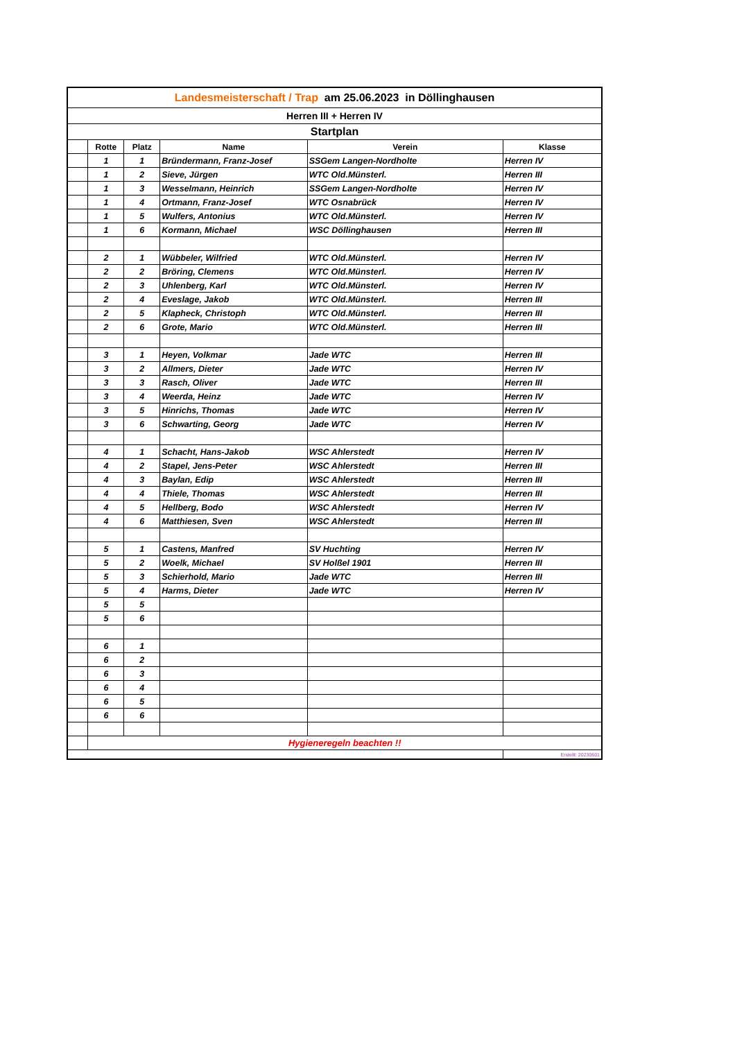| Landesmeisterschaft / Trap am 25.06.2023 in Döllinghausen | | | | | |
| Herren III + Herren IV | | | | | |
| Startplan | | | | | |
| | Rotte | Platz | Name | Verein | Klasse |
| | 1 | 1 | Bründermann, Franz-Josef | SSGem Langen-Nordholte | Herren IV |
| | 1 | 2 | Sieve, Jürgen | WTC Old.Münsterl. | Herren III |
| | 1 | 3 | Wesselmann, Heinrich | SSGem Langen-Nordholte | Herren IV |
| | 1 | 4 | Ortmann, Franz-Josef | WTC Osnabrück | Herren IV |
| | 1 | 5 | Wulfers, Antonius | WTC Old.Münsterl. | Herren IV |
| | 1 | 6 | Kormann, Michael | WSC Döllinghausen | Herren III |
| | 2 | 1 | Wübbeler, Wilfried | WTC Old.Münsterl. | Herren IV |
| | 2 | 2 | Bröring, Clemens | WTC Old.Münsterl. | Herren IV |
| | 2 | 3 | Uhlenberg, Karl | WTC Old.Münsterl. | Herren IV |
| | 2 | 4 | Eveslage, Jakob | WTC Old.Münsterl. | Herren III |
| | 2 | 5 | Klapheck, Christoph | WTC Old.Münsterl. | Herren III |
| | 2 | 6 | Grote, Mario | WTC Old.Münsterl. | Herren III |
| | 3 | 1 | Heyen, Volkmar | Jade WTC | Herren III |
| | 3 | 2 | Allmers, Dieter | Jade WTC | Herren IV |
| | 3 | 3 | Rasch, Oliver | Jade WTC | Herren III |
| | 3 | 4 | Weerda, Heinz | Jade WTC | Herren IV |
| | 3 | 5 | Hinrichs, Thomas | Jade WTC | Herren IV |
| | 3 | 6 | Schwarting, Georg | Jade WTC | Herren IV |
| | 4 | 1 | Schacht, Hans-Jakob | WSC Ahlerstedt | Herren IV |
| | 4 | 2 | Stapel, Jens-Peter | WSC Ahlerstedt | Herren III |
| | 4 | 3 | Baylan, Edip | WSC Ahlerstedt | Herren III |
| | 4 | 4 | Thiele, Thomas | WSC Ahlerstedt | Herren III |
| | 4 | 5 | Hellberg, Bodo | WSC Ahlerstedt | Herren IV |
| | 4 | 6 | Matthiesen, Sven | WSC Ahlerstedt | Herren III |
| | 5 | 1 | Castens, Manfred | SV Huchting | Herren IV |
| | 5 | 2 | Woelk, Michael | SV Holßel 1901 | Herren III |
| | 5 | 3 | Schierhold, Mario | Jade WTC | Herren III |
| | 5 | 4 | Harms, Dieter | Jade WTC | Herren IV |
| | 5 | 5 | | | |
| | 5 | 6 | | | |
| | 6 | 1 | | | |
| | 6 | 2 | | | |
| | 6 | 3 | | | |
| | 6 | 4 | | | |
| | 6 | 5 | | | |
| | 6 | 6 | | | |
| | Hygieneregeln beachten !! | | | | |
| | | | | | Erstellt: 20230601 |